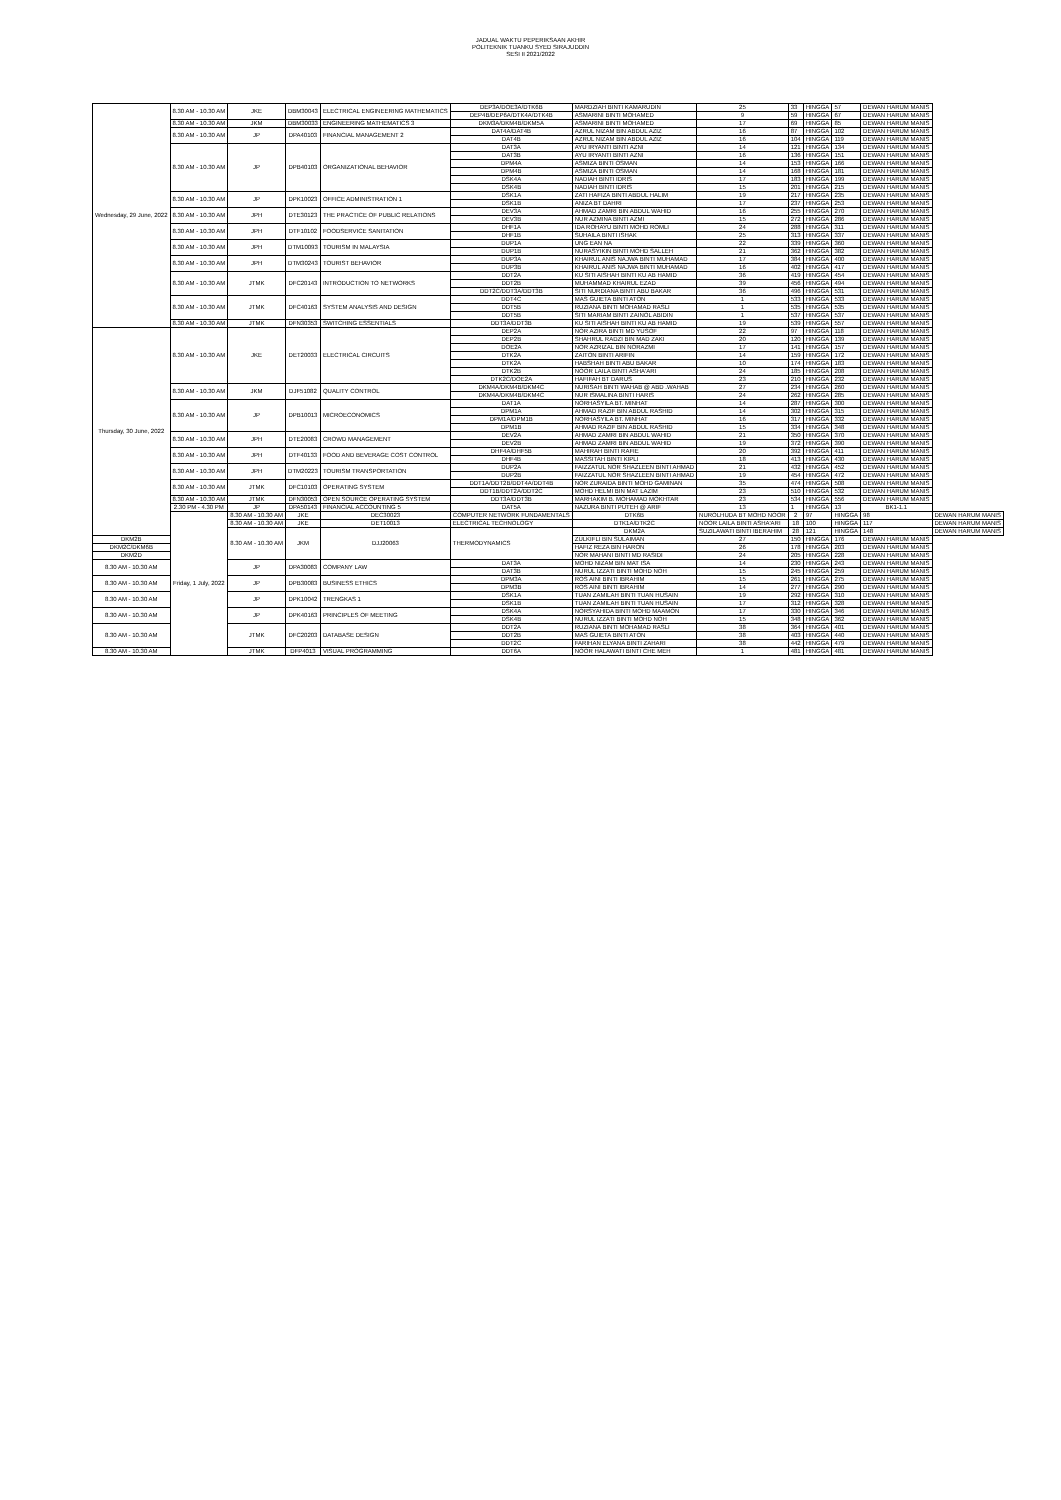JADUAL WAKTU PEPERIKSAAN AKHIR
POLITEKNIK TUANKU SYED SIRAJUDDIN
SESI II 2021/2022
| Wednesday, 29 June, 2022 | 8.30 AM - 10.30 AM | JKE | DBM30043 | ELECTRICAL ENGINEERING MATHEMATICS | DEP3A/DOE3A/DTK6B | MARDZIAH BINTI KAMARUDIN | 25 | 33 | HINGGA | 57 | DEWAN HARUM MANIS | |
| | | | | | DEP4B/DEP6A/DTK4A/DTK4B | ASMARINI BINTI MOHAMED | 9 | 59 | HINGGA | 67 | DEWAN HARUM MANIS | |
| | 8.30 AM - 10.30 AM | JKM | DBM30033 | ENGINEERING MATHEMATICS 3 | DKM3A/DKM4B/DKM5A | ASMARINI BINTI MOHAMED | 17 | 69 | HINGGA | 85 | DEWAN HARUM MANIS | |
| | 8.30 AM - 10.30 AM | JP | DPA40103 | FINANCIAL MANAGEMENT 2 | DAT4A/DAT4B | AZRUL NIZAM BIN ABDUL AZIZ | 16 | 87 | HINGGA | 102 | DEWAN HARUM MANIS | |
| | | | | | DAT4B | AZRUL NIZAM BIN ABDUL AZIZ | 16 | 104 | HINGGA | 119 | DEWAN HARUM MANIS | |
| | 8.30 AM - 10.30 AM | JP | DPB40103 | ORGANIZATIONAL BEHAVIOR | DAT3A | AYU IRYANTI BINTI AZNI | 14 | 121 | HINGGA | 134 | DEWAN HARUM MANIS | |
| | | | | | DAT3B | AYU IRYANTI BINTI AZNI | 16 | 136 | HINGGA | 151 | DEWAN HARUM MANIS | |
| | | | | | DPM4A | ASMIZA BINTI OSMAN | 14 | 153 | HINGGA | 166 | DEWAN HARUM MANIS | |
| | | | | | DPM4B | ASMIZA BINTI OSMAN | 14 | 168 | HINGGA | 181 | DEWAN HARUM MANIS | |
| | | | | | DSK4A | NADIAH BINTI IDRIS | 17 | 183 | HINGGA | 199 | DEWAN HARUM MANIS | |
| | | | | | DSK4B | NADIAH BINTI IDRIS | 15 | 201 | HINGGA | 215 | DEWAN HARUM MANIS | |
| | 8.30 AM - 10.30 AM | JP | DPK10023 | OFFICE ADMINISTRATION 1 | DSK1A | ZATI HAFIZA BINTI ABDUL HALIM | 19 | 217 | HINGGA | 235 | DEWAN HARUM MANIS | |
| | | | | | DSK1B | ANIZA BT DAHRI | 17 | 237 | HINGGA | 253 | DEWAN HARUM MANIS | |
| | 8.30 AM - 10.30 AM | JPH | DTE30123 | THE PRACTICE OF PUBLIC RELATIONS | DEV3A | AHMAD ZAMRI BIN ABDUL WAHID | 16 | 255 | HINGGA | 270 | DEWAN HARUM MANIS | |
| | | | | | DEV3B | NUR AZMINA BINTI AZMI | 15 | 272 | HINGGA | 286 | DEWAN HARUM MANIS | |
| | 8.30 AM - 10.30 AM | JPH | DTF10102 | FOODSERVICE SANITATION | DHF1A | IDA ROHAYU BINTI MOHD ROMLI | 24 | 288 | HINGGA | 311 | DEWAN HARUM MANIS | |
| | | | | | DHF1B | SUHAILA BINTI ISHAK | 25 | 313 | HINGGA | 337 | DEWAN HARUM MANIS | |
| | 8.30 AM - 10.30 AM | JPH | DTM10093 | TOURISM IN MALAYSIA | DUP1A | UNG EAN NA | 22 | 339 | HINGGA | 360 | DEWAN HARUM MANIS | |
| | | | | | DUP1B | NURASYIKIN BINTI MOHD SALLEH | 21 | 362 | HINGGA | 382 | DEWAN HARUM MANIS | |
| | 8.30 AM - 10.30 AM | JPH | DTM30243 | TOURIST BEHAVIOR | DUP3A | KHAIRUL ANIS NAJWA BINTI MUHAMAD | 17 | 384 | HINGGA | 400 | DEWAN HARUM MANIS | |
| | | | | | DUP3B | KHAIRUL ANIS NAJWA BINTI MUHAMAD | 16 | 402 | HINGGA | 417 | DEWAN HARUM MANIS | |
| | 8.30 AM - 10.30 AM | JTMK | DFC20143 | INTRODUCTION TO NETWORKS | DDT2A | KU SITI AISHAH BINTI KU AB HAMID | 36 | 419 | HINGGA | 454 | DEWAN HARUM MANIS | |
| | | | | | DDT2B | MUHAMMAD KHAIRUL EZAD | 39 | 456 | HINGGA | 494 | DEWAN HARUM MANIS | |
| | | | | | DDT2C/DDT3A/DDT3B | SITI NURDIANA BINTI ABU BAKAR | 36 | 496 | HINGGA | 531 | DEWAN HARUM MANIS | |
| | 8.30 AM - 10.30 AM | JTMK | DFC40163 | SYSTEM ANALYSIS AND DESIGN | DDT4C | MAS GUIETA BINTI ATON | 1 | 533 | HINGGA | 533 | DEWAN HARUM MANIS | |
| | | | | | DDT5B | RUZIANA BINTI MOHAMAD RASLI | 1 | 535 | HINGGA | 535 | DEWAN HARUM MANIS | |
| | | | | | DDT5B | SITI MARIAM BINTI ZAINOL ABIDIN | 1 | 537 | HINGGA | 537 | DEWAN HARUM MANIS | |
| | 8.30 AM - 10.30 AM | JTMK | DFN30353 | SWITCHING ESSENTIALS | DDT3A/DDT3B | KU SITI AISHAH BINTI KU AB HAMID | 19 | 539 | HINGGA | 557 | DEWAN HARUM MANIS | |
| Thursday, 30 June, 2022 | 8.30 AM - 10.30 AM | JKE | DET20033 | ELECTRICAL CIRCUITS | DEP2A | NOR AZIRA BINTI MD YUSOF | 22 | 97 | HINGGA | 118 | DEWAN HARUM MANIS | |
| | | | | | DEP2B | SHAHRUL RADZI BIN MAD ZAKI | 20 | 120 | HINGGA | 139 | DEWAN HARUM MANIS | |
| | | | | | DOE2A | NOR AZRIZAL BIN NORAZMI | 17 | 141 | HINGGA | 157 | DEWAN HARUM MANIS | |
| | | | | | DTK2A | ZAITON BINTI ARIFIN | 14 | 159 | HINGGA | 172 | DEWAN HARUM MANIS | |
| | | | | | DTK2A | HABSHAH BINTI ABU BAKAR | 10 | 174 | HINGGA | 183 | DEWAN HARUM MANIS | |
| | | | | | DTK2B | NOOR LAILA BINTI ASHA'ARI | 24 | 185 | HINGGA | 208 | DEWAN HARUM MANIS | |
| | | | | | DTK2C/DOE2A | HAFIFAH BT DARUS | 23 | 210 | HINGGA | 232 | DEWAN HARUM MANIS | |
| | 8.30 AM - 10.30 AM | JKM | DJF51082 | QUALITY CONTROL | DKM4A/DKM4B/DKM4C | NURISAH BINTI WAHAB @ ABD .WAHAB | 27 | 234 | HINGGA | 260 | DEWAN HARUM MANIS | |
| | | | | | DKM4A/DKM4B/DKM4C | NUR ISMALINA BINTI HARIS | 24 | 262 | HINGGA | 285 | DEWAN HARUM MANIS | |
| | 8.30 AM - 10.30 AM | JP | DPB10013 | MICROECONOMICS | DAT1A | NORHASYILA BT. MINHAT | 14 | 287 | HINGGA | 300 | DEWAN HARUM MANIS | |
| | | | | | DPM1A | AHMAD RAZIF BIN ABDUL RASHID | 14 | 302 | HINGGA | 315 | DEWAN HARUM MANIS | |
| | | | | | DPM1A/DPM1B | NORHASYILA BT. MINHAT | 16 | 317 | HINGGA | 332 | DEWAN HARUM MANIS | |
| | | | | | DPM1B | AHMAD RAZIF BIN ABDUL RASHID | 15 | 334 | HINGGA | 348 | DEWAN HARUM MANIS | |
| | 8.30 AM - 10.30 AM | JPH | DTE20083 | CROWD MANAGEMENT | DEV2A | AHMAD ZAMRI BIN ABDUL WAHID | 21 | 350 | HINGGA | 370 | DEWAN HARUM MANIS | |
| | | | | | DEV2B | AHMAD ZAMRI BIN ABDUL WAHID | 19 | 372 | HINGGA | 390 | DEWAN HARUM MANIS | |
| | 8.30 AM - 10.30 AM | JPH | DTF40133 | FOOD AND BEVERAGE COST CONTROL | DHF4A/DHF5B | MAHIRAH BINTI RAFIE | 20 | 392 | HINGGA | 411 | DEWAN HARUM MANIS | |
| | | | | | DHF4B | MASSITAH BINTI KIPLI | 18 | 413 | HINGGA | 430 | DEWAN HARUM MANIS | |
| | 8.30 AM - 10.30 AM | JPH | DTM20223 | TOURISM TRANSPORTATION | DUP2A | FAIZZATUL NOR SHAZLEEN BINTI AHMAD | 21 | 432 | HINGGA | 452 | DEWAN HARUM MANIS | |
| | | | | | DUP2B | FAIZZATUL NOR SHAZLEEN BINTI AHMAD | 19 | 454 | HINGGA | 472 | DEWAN HARUM MANIS | |
| | 8.30 AM - 10.30 AM | JTMK | DFC10103 | OPERATING SYSTEM | DDT1A/DDT2B/DDT4A/DDT4B | NOR ZURAIDA BINTI MOHD GAMINAN | 35 | 474 | HINGGA | 508 | DEWAN HARUM MANIS | |
| | | | | | DDT1B/DDT2A/DDT2C | MOHD HELMI BIN MAT LAZIM | 23 | 510 | HINGGA | 532 | DEWAN HARUM MANIS | |
| | 8.30 AM - 10.30 AM | JTMK | DFN30053 | OPEN SOURCE OPERATING SYSTEM | DDT3A/DDT3B | MARHAKIM B. MOHAMAD MOKHTAR | 23 | 534 | HINGGA | 556 | DEWAN HARUM MANIS | |
| | 2.30 PM - 4.30 PM | JP | DPA50143 | FINANCIAL ACCOUNTING 5 | DAT5A | NAZURA BINTI PUTEH @ ARIF | 13 | 1 | HINGGA | 13 | BK1-1.1 | |
| | Friday, 1 July, 2022 | 8.30 AM - 10.30 AM | JKE | DEC30023 | COMPUTER NETWORK FUNDAMENTALS | DTK6B | NUROLHUDA BT MOHD NOOR | 2 | 97 | HINGGA | 98 | DEWAN HARUM MANIS |
| | | 8.30 AM - 10.30 AM | JKE | DET10013 | ELECTRICAL TECHNOLOGY | DTK1A/DTK2C | NOOR LAILA BINTI ASHA'ARI | 18 | 100 | HINGGA | 117 | DEWAN HARUM MANIS |
| | | 8.30 AM - 10.30 AM | JKM | DJJ20063 | THERMODYNAMICS | DKM2A | SUZILAWATI BINTI IBERAHIM | 28 | 121 | HINGGA | 148 | DEWAN HARUM MANIS |
| DKM2B | | | | | | ZULKIFLI BIN SULAIMAN | 27 | 150 | HINGGA | 176 | DEWAN HARUM MANIS | |
| DKM2C/DKM6B | | | | | | HAFIZ REZA BIN HARON | 26 | 178 | HINGGA | 203 | DEWAN HARUM MANIS | |
| DKM2D | | | | | | NOR MAHANI BINTI MD RASIDI | 24 | 205 | HINGGA | 228 | DEWAN HARUM MANIS | |
| 8.30 AM - 10.30 AM | | JP | DPA30083 | COMPANY LAW | DAT3A | MOHD NIZAM BIN MAT ISA | 14 | 230 | HINGGA | 243 | DEWAN HARUM MANIS | |
| | | | | | DAT3B | NURUL IZZATI BINTI MOHD NOH | 15 | 245 | HINGGA | 259 | DEWAN HARUM MANIS | |
| 8.30 AM - 10.30 AM | | JP | DPB30083 | BUSINESS ETHICS | DPM3A | ROS AINI BINTI IBRAHIM | 15 | 261 | HINGGA | 275 | DEWAN HARUM MANIS | |
| | | | | | DPM3B | ROS AINI BINTI IBRAHIM | 14 | 277 | HINGGA | 290 | DEWAN HARUM MANIS | |
| 8.30 AM - 10.30 AM | | JP | DPK10042 | TRENGKAS 1 | DSK1A | TUAN ZAMILAH BINTI TUAN HUSAIN | 19 | 292 | HINGGA | 310 | DEWAN HARUM MANIS | |
| | | | | | DSK1B | TUAN ZAMILAH BINTI TUAN HUSAIN | 17 | 312 | HINGGA | 328 | DEWAN HARUM MANIS | |
| 8.30 AM - 10.30 AM | | JP | DPK40163 | PRINCIPLES OF MEETING | DSK4A | NORSYAHIDA BINTI MOHD MAAMON | 17 | 330 | HINGGA | 346 | DEWAN HARUM MANIS | |
| | | | | | DSK4B | NURUL IZZATI BINTI MOHD NOH | 15 | 348 | HINGGA | 362 | DEWAN HARUM MANIS | |
| 8.30 AM - 10.30 AM | | JTMK | DFC20203 | DATABASE DESIGN | DDT2A | RUZIANA BINTI MOHAMAD RASLI | 38 | 364 | HINGGA | 401 | DEWAN HARUM MANIS | |
| | | | | | DDT2B | MAS GUIETA BINTI ATON | 38 | 403 | HINGGA | 440 | DEWAN HARUM MANIS | |
| | | | | | DDT2C | FARIHAN ELYANA BINTI ZAHARI | 38 | 442 | HINGGA | 479 | DEWAN HARUM MANIS | |
| 8.30 AM - 10.30 AM | | JTMK | DFP4013 | VISUAL PROGRAMMING | DDT6A | NOOR HALAWATI BINTI CHE MEH | 1 | 481 | HINGGA | 481 | DEWAN HARUM MANIS | |